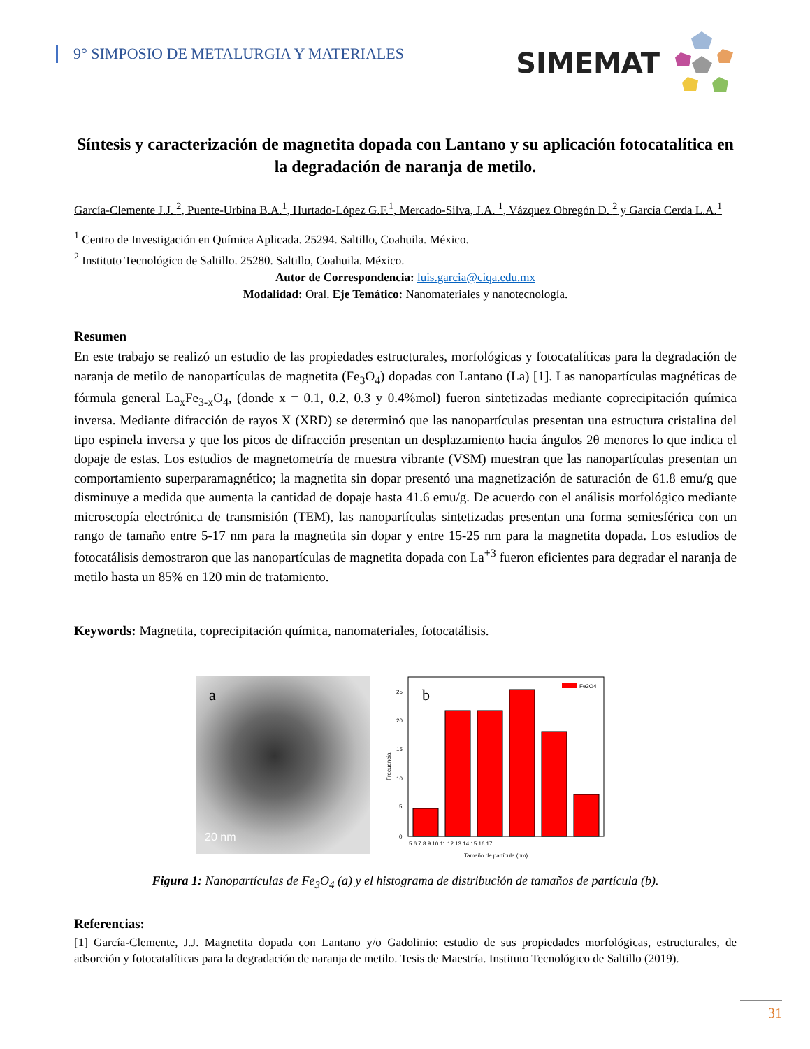9° SIMPOSIO DE METALURGIA Y MATERIALES
SIMEMAT
Síntesis y caracterización de magnetita dopada con Lantano y su aplicación fotocatalítica en la degradación de naranja de metilo.
García-Clemente J.J. <sup>2</sup>, Puente-Urbina B.A.<sup>1</sup>, Hurtado-López G.F.<sup>1</sup>, Mercado-Silva, J.A. <sup>1</sup>, Vázquez Obregón D. <sup>2</sup> y García Cerda L.A.<sup>1</sup>
<sup>1</sup> Centro de Investigación en Química Aplicada. 25294. Saltillo, Coahuila. México.
<sup>2</sup> Instituto Tecnológico de Saltillo. 25280. Saltillo, Coahuila. México.
Autor de Correspondencia: luis.garcia@ciqa.edu.mx
Modalidad: Oral. Eje Temático: Nanomateriales y nanotecnología.
Resumen
En este trabajo se realizó un estudio de las propiedades estructurales, morfológicas y fotocatalíticas para la degradación de naranja de metilo de nanopartículas de magnetita (Fe<sub>3</sub>O<sub>4</sub>) dopadas con Lantano (La) [1]. Las nanopartículas magnéticas de fórmula general La<sub>x</sub>Fe<sub>3-x</sub>O<sub>4</sub>, (donde x = 0.1, 0.2, 0.3 y 0.4%mol) fueron sintetizadas mediante coprecipitación química inversa. Mediante difracción de rayos X (XRD) se determinó que las nanopartículas presentan una estructura cristalina del tipo espinela inversa y que los picos de difracción presentan un desplazamiento hacia ángulos 2θ menores lo que indica el dopaje de estas. Los estudios de magnetometría de muestra vibrante (VSM) muestran que las nanopartículas presentan un comportamiento superparamagnético; la magnetita sin dopar presentó una magnetización de saturación de 61.8 emu/g que disminuye a medida que aumenta la cantidad de dopaje hasta 41.6 emu/g. De acuerdo con el análisis morfológico mediante microscopía electrónica de transmisión (TEM), las nanopartículas sintetizadas presentan una forma semiesférica con un rango de tamaño entre 5-17 nm para la magnetita sin dopar y entre 15-25 nm para la magnetita dopada. Los estudios de fotocatálisis demostraron que las nanopartículas de magnetita dopada con La<sup>+3</sup> fueron eficientes para degradar el naranja de metilo hasta un 85% en 120 min de tratamiento.
Keywords: Magnetita, coprecipitación química, nanomateriales, fotocatálisis.
a
20 nm
b
Fe3O4
0
5
10
15
20
25
5 6 7 8 9 10 11 12 13 14 15 16 17
Tamaño de partícula (nm)
Frecuencia
Figura 1: Nanopartículas de Fe<sub>3</sub>O<sub>4</sub> (a) y el histograma de distribución de tamaños de partícula (b).
Referencias:
[1] García-Clemente, J.J. Magnetita dopada con Lantano y/o Gadolinio: estudio de sus propiedades morfológicas, estructurales, de adsorción y fotocatalíticas para la degradación de naranja de metilo. Tesis de Maestría. Instituto Tecnológico de Saltillo (2019).
31